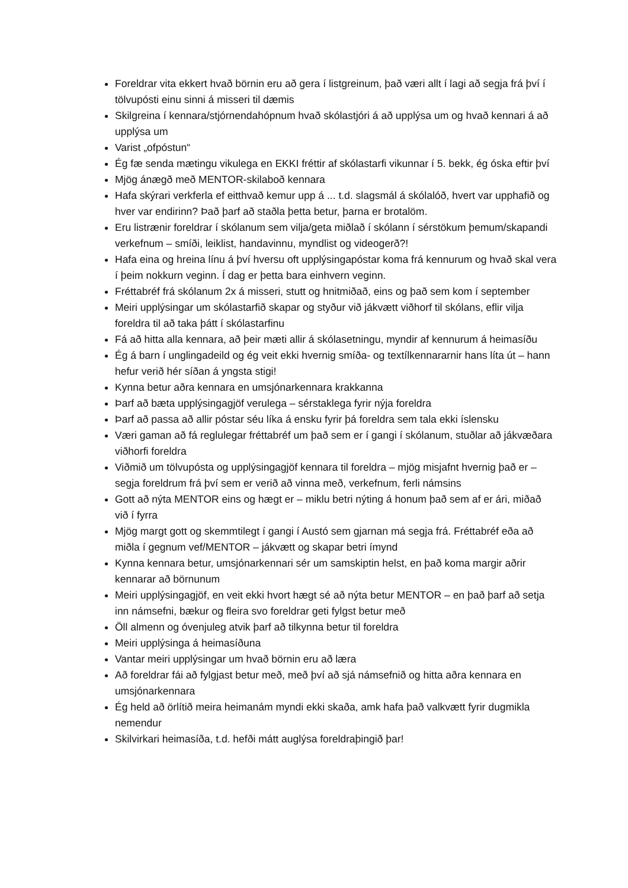Foreldrar vita ekkert hvað börnin eru að gera í listgreinum, það væri allt í lagi að segja frá því í tölvupósti einu sinni á misseri til dæmis
Skilgreina í kennara/stjórnendahópnum hvað skólastjóri á að upplýsa um og hvað kennari á að upplýsa um
Varist „ofpóstun“
Ég fæ senda mætingu vikulega en EKKI fréttir af skólastarfi vikunnar í 5. bekk, ég óska eftir því
Mjög ánægð með MENTOR-skilaboð kennara
Hafa skýrari verkferla ef eitthvað kemur upp á ... t.d. slagsmál á skólalóð, hvert var upphafið og hver var endirinn? Það þarf að staðla þetta betur, þarna er brotalöm.
Eru listrænir foreldrar í skólanum sem vilja/geta miðlað í skólann í sérstökum þemum/skapandi verkefnum – smíði, leiklist, handavinnu, myndlist og videogerð?!
Hafa eina og hreina línu á því hversu oft upplýsingapóstar koma frá kennurum og hvað skal vera í þeim nokkurn veginn. Í dag er þetta bara einhvern veginn.
Fréttabréf frá skólanum 2x á misseri, stutt og hnitmiðað, eins og það sem kom í september
Meiri upplýsingar um skólastarfið skapar og styður við jákvætt viðhorf til skólans, eflir vilja foreldra til að taka þátt í skólastarfinu
Fá að hitta alla kennara, að þeir mæti allir á skólasetningu, myndir af kennurum á heimasíðu
Ég á barn í unglingadeild og ég veit ekki hvernig smíða- og textílkennararnir hans líta út – hann hefur verið hér síðan á yngsta stigi!
Kynna betur aðra kennara en umsjónarkennara krakkanna
Þarf að bæta upplýsingagjöf verulega – sérstaklega fyrir nýja foreldra
Þarf að passa að allir póstar séu líka á ensku fyrir þá foreldra sem tala ekki íslensku
Væri gaman að fá reglulegar fréttabréf um það sem er í gangi í skólanum, stuðlar að jákvæðara viðhorfi foreldra
Viðmið um tölvupósta og upplýsingagjöf kennara til foreldra – mjög misjafnt hvernig það er – segja foreldrum frá því sem er verið að vinna með, verkefnum, ferli námsins
Gott að nýta MENTOR eins og hægt er – miklu betri nýting á honum það sem af er ári, miðað við í fyrra
Mjög margt gott og skemmtilegt í gangi í Austó sem gjarnan má segja frá. Fréttabréf eða að miðla í gegnum vef/MENTOR – jákvætt og skapar betri ímynd
Kynna kennara betur, umsjónarkennari sér um samskiptin helst, en það koma margir aðrir kennarar að börnunum
Meiri upplýsingagjöf, en veit ekki hvort hægt sé að nýta betur MENTOR – en það þarf að setja inn námsefni, bækur og fleira svo foreldrar geti fylgst betur með
Öll almenn og óvenjuleg atvik þarf að tilkynna betur til foreldra
Meiri upplýsinga á heimasíðuna
Vantar meiri upplýsingar um hvað börnin eru að læra
Að foreldrar fái að fylgjast betur með, með því að sjá námsefnið og hitta aðra kennara en umsjónarkennara
Ég held að örlítið meira heimanám myndi ekki skaða, amk hafa það valkvætt fyrir dugmikla nemendur
Skilvirkari heimasíða, t.d. hefði mátt auglýsa foreldraþingið þar!